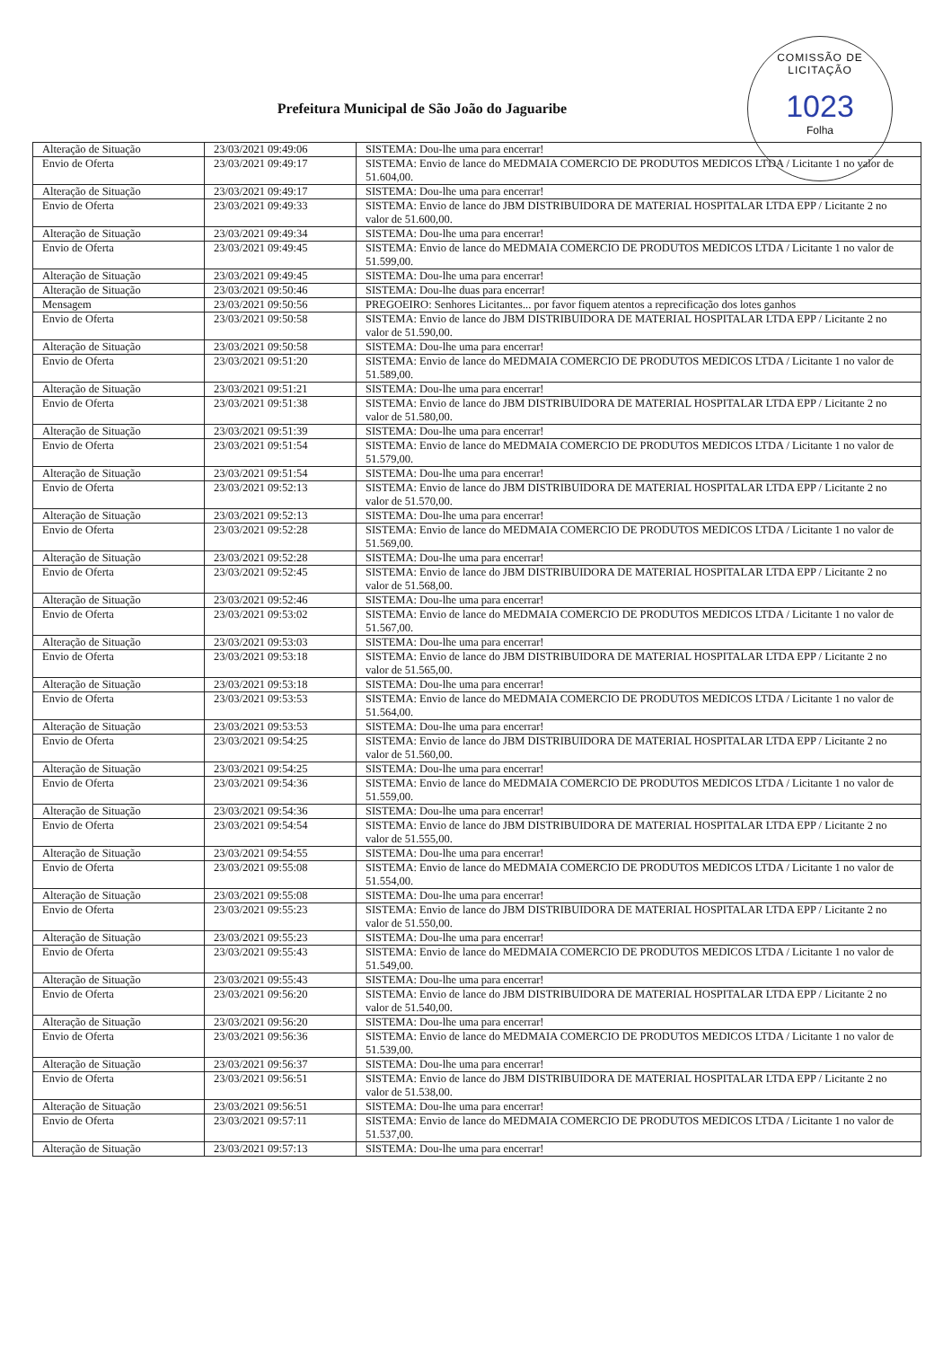COMISSÃO DE LICITAÇÃO
1023
Folha
Prefeitura Municipal de São João do Jaguaribe
| Alteração de Situação | 23/03/2021 09:49:06 | SISTEMA: Dou-lhe uma para encerrar! |
| Envio de Oferta | 23/03/2021 09:49:17 | SISTEMA: Envio de lance do MEDMAIA COMERCIO DE PRODUTOS MEDICOS LTDA / Licitante 1 no valor de 51.604,00. |
| Alteração de Situação | 23/03/2021 09:49:17 | SISTEMA: Dou-lhe uma para encerrar! |
| Envio de Oferta | 23/03/2021 09:49:33 | SISTEMA: Envio de lance do JBM DISTRIBUIDORA DE MATERIAL HOSPITALAR LTDA EPP / Licitante 2 no valor de 51.600,00. |
| Alteração de Situação | 23/03/2021 09:49:34 | SISTEMA: Dou-lhe uma para encerrar! |
| Envio de Oferta | 23/03/2021 09:49:45 | SISTEMA: Envio de lance do MEDMAIA COMERCIO DE PRODUTOS MEDICOS LTDA / Licitante 1 no valor de 51.599,00. |
| Alteração de Situação | 23/03/2021 09:49:45 | SISTEMA: Dou-lhe uma para encerrar! |
| Alteração de Situação | 23/03/2021 09:50:46 | SISTEMA: Dou-lhe duas para encerrar! |
| Mensagem | 23/03/2021 09:50:56 | PREGOEIRO: Senhores Licitantes... por favor fiquem atentos a reprecificação dos lotes ganhos |
| Envio de Oferta | 23/03/2021 09:50:58 | SISTEMA: Envio de lance do JBM DISTRIBUIDORA DE MATERIAL HOSPITALAR LTDA EPP / Licitante 2 no valor de 51.590,00. |
| Alteração de Situação | 23/03/2021 09:50:58 | SISTEMA: Dou-lhe uma para encerrar! |
| Envio de Oferta | 23/03/2021 09:51:20 | SISTEMA: Envio de lance do MEDMAIA COMERCIO DE PRODUTOS MEDICOS LTDA / Licitante 1 no valor de 51.589,00. |
| Alteração de Situação | 23/03/2021 09:51:21 | SISTEMA: Dou-lhe uma para encerrar! |
| Envio de Oferta | 23/03/2021 09:51:38 | SISTEMA: Envio de lance do JBM DISTRIBUIDORA DE MATERIAL HOSPITALAR LTDA EPP / Licitante 2 no valor de 51.580,00. |
| Alteração de Situação | 23/03/2021 09:51:39 | SISTEMA: Dou-lhe uma para encerrar! |
| Envio de Oferta | 23/03/2021 09:51:54 | SISTEMA: Envio de lance do MEDMAIA COMERCIO DE PRODUTOS MEDICOS LTDA / Licitante 1 no valor de 51.579,00. |
| Alteração de Situação | 23/03/2021 09:51:54 | SISTEMA: Dou-lhe uma para encerrar! |
| Envio de Oferta | 23/03/2021 09:52:13 | SISTEMA: Envio de lance do JBM DISTRIBUIDORA DE MATERIAL HOSPITALAR LTDA EPP / Licitante 2 no valor de 51.570,00. |
| Alteração de Situação | 23/03/2021 09:52:13 | SISTEMA: Dou-lhe uma para encerrar! |
| Envio de Oferta | 23/03/2021 09:52:28 | SISTEMA: Envio de lance do MEDMAIA COMERCIO DE PRODUTOS MEDICOS LTDA / Licitante 1 no valor de 51.569,00. |
| Alteração de Situação | 23/03/2021 09:52:28 | SISTEMA: Dou-lhe uma para encerrar! |
| Envio de Oferta | 23/03/2021 09:52:45 | SISTEMA: Envio de lance do JBM DISTRIBUIDORA DE MATERIAL HOSPITALAR LTDA EPP / Licitante 2 no valor de 51.568,00. |
| Alteração de Situação | 23/03/2021 09:52:46 | SISTEMA: Dou-lhe uma para encerrar! |
| Envio de Oferta | 23/03/2021 09:53:02 | SISTEMA: Envio de lance do MEDMAIA COMERCIO DE PRODUTOS MEDICOS LTDA / Licitante 1 no valor de 51.567,00. |
| Alteração de Situação | 23/03/2021 09:53:03 | SISTEMA: Dou-lhe uma para encerrar! |
| Envio de Oferta | 23/03/2021 09:53:18 | SISTEMA: Envio de lance do JBM DISTRIBUIDORA DE MATERIAL HOSPITALAR LTDA EPP / Licitante 2 no valor de 51.565,00. |
| Alteração de Situação | 23/03/2021 09:53:18 | SISTEMA: Dou-lhe uma para encerrar! |
| Envio de Oferta | 23/03/2021 09:53:53 | SISTEMA: Envio de lance do MEDMAIA COMERCIO DE PRODUTOS MEDICOS LTDA / Licitante 1 no valor de 51.564,00. |
| Alteração de Situação | 23/03/2021 09:53:53 | SISTEMA: Dou-lhe uma para encerrar! |
| Envio de Oferta | 23/03/2021 09:54:25 | SISTEMA: Envio de lance do JBM DISTRIBUIDORA DE MATERIAL HOSPITALAR LTDA EPP / Licitante 2 no valor de 51.560,00. |
| Alteração de Situação | 23/03/2021 09:54:25 | SISTEMA: Dou-lhe uma para encerrar! |
| Envio de Oferta | 23/03/2021 09:54:36 | SISTEMA: Envio de lance do MEDMAIA COMERCIO DE PRODUTOS MEDICOS LTDA / Licitante 1 no valor de 51.559,00. |
| Alteração de Situação | 23/03/2021 09:54:36 | SISTEMA: Dou-lhe uma para encerrar! |
| Envio de Oferta | 23/03/2021 09:54:54 | SISTEMA: Envio de lance do JBM DISTRIBUIDORA DE MATERIAL HOSPITALAR LTDA EPP / Licitante 2 no valor de 51.555,00. |
| Alteração de Situação | 23/03/2021 09:54:55 | SISTEMA: Dou-lhe uma para encerrar! |
| Envio de Oferta | 23/03/2021 09:55:08 | SISTEMA: Envio de lance do MEDMAIA COMERCIO DE PRODUTOS MEDICOS LTDA / Licitante 1 no valor de 51.554,00. |
| Alteração de Situação | 23/03/2021 09:55:08 | SISTEMA: Dou-lhe uma para encerrar! |
| Envio de Oferta | 23/03/2021 09:55:23 | SISTEMA: Envio de lance do JBM DISTRIBUIDORA DE MATERIAL HOSPITALAR LTDA EPP / Licitante 2 no valor de 51.550,00. |
| Alteração de Situação | 23/03/2021 09:55:23 | SISTEMA: Dou-lhe uma para encerrar! |
| Envio de Oferta | 23/03/2021 09:55:43 | SISTEMA: Envio de lance do MEDMAIA COMERCIO DE PRODUTOS MEDICOS LTDA / Licitante 1 no valor de 51.549,00. |
| Alteração de Situação | 23/03/2021 09:55:43 | SISTEMA: Dou-lhe uma para encerrar! |
| Envio de Oferta | 23/03/2021 09:56:20 | SISTEMA: Envio de lance do JBM DISTRIBUIDORA DE MATERIAL HOSPITALAR LTDA EPP / Licitante 2 no valor de 51.540,00. |
| Alteração de Situação | 23/03/2021 09:56:20 | SISTEMA: Dou-lhe uma para encerrar! |
| Envio de Oferta | 23/03/2021 09:56:36 | SISTEMA: Envio de lance do MEDMAIA COMERCIO DE PRODUTOS MEDICOS LTDA / Licitante 1 no valor de 51.539,00. |
| Alteração de Situação | 23/03/2021 09:56:37 | SISTEMA: Dou-lhe uma para encerrar! |
| Envio de Oferta | 23/03/2021 09:56:51 | SISTEMA: Envio de lance do JBM DISTRIBUIDORA DE MATERIAL HOSPITALAR LTDA EPP / Licitante 2 no valor de 51.538,00. |
| Alteração de Situação | 23/03/2021 09:56:51 | SISTEMA: Dou-lhe uma para encerrar! |
| Envio de Oferta | 23/03/2021 09:57:11 | SISTEMA: Envio de lance do MEDMAIA COMERCIO DE PRODUTOS MEDICOS LTDA / Licitante 1 no valor de 51.537,00. |
| Alteração de Situação | 23/03/2021 09:57:13 | SISTEMA: Dou-lhe uma para encerrar! |